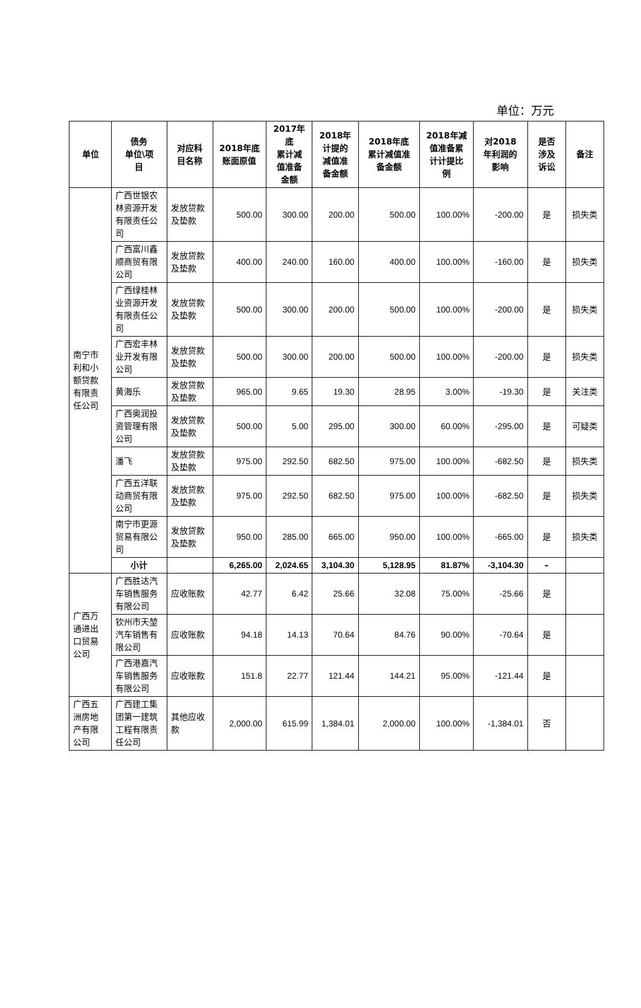单位：万元
| 单位 | 债务 单位\项 目 | 对应科 目名称 | 2018年底 账面原值 | 2017年 底 累计减 值准备 金额 | 2018年 计提的 减值准 备金额 | 2018年底 累计减值准 备金额 | 2018年减 值准备累 计计提比 例 | 对2018 年利润的 影响 | 是否 涉及 诉讼 | 备注 |
| --- | --- | --- | --- | --- | --- | --- | --- | --- | --- | --- |
| 南宁市 利和小 额贷款 有限责 任公司 | 广西世银农林资源开发有限责任公司 | 发放贷款及垫款 | 500.00 | 300.00 | 200.00 | 500.00 | 100.00% | -200.00 | 是 | 损失类 |
| | 广西富川鑫顺商贸有限公司 | 发放贷款及垫款 | 400.00 | 240.00 | 160.00 | 400.00 | 100.00% | -160.00 | 是 | 损失类 |
| | 广西绿桂林业资源开发有限责任公司 | 发放贷款及垫款 | 500.00 | 300.00 | 200.00 | 500.00 | 100.00% | -200.00 | 是 | 损失类 |
| | 广西宏丰林业开发有限公司 | 发放贷款及垫款 | 500.00 | 300.00 | 200.00 | 500.00 | 100.00% | -200.00 | 是 | 损失类 |
| | 黄海乐 | 发放贷款及垫款 | 965.00 | 9.65 | 19.30 | 28.95 | 3.00% | -19.30 | 是 | 关注类 |
| | 广西奥润投资管理有限公司 | 发放贷款及垫款 | 500.00 | 5.00 | 295.00 | 300.00 | 60.00% | -295.00 | 是 | 可疑类 |
| | 潘飞 | 发放贷款及垫款 | 975.00 | 292.50 | 682.50 | 975.00 | 100.00% | -682.50 | 是 | 损失类 |
| | 广西五洋联动商贸有限公司 | 发放贷款及垫款 | 975.00 | 292.50 | 682.50 | 975.00 | 100.00% | -682.50 | 是 | 损失类 |
| | 南宁市更源贸易有限公司 | 发放贷款及垫款 | 950.00 | 285.00 | 665.00 | 950.00 | 100.00% | -665.00 | 是 | 损失类 |
| | 小计 | | 6,265.00 | 2,024.65 | 3,104.30 | 5,128.95 | 81.87% | -3,104.30 | – | |
| 广西万 通进出 口贸易 公司 | 广西胜达汽车销售服务有限公司 | 应收账款 | 42.77 | 6.42 | 25.66 | 32.08 | 75.00% | -25.66 | 是 | |
| | 钦州市天堃汽车销售有限公司 | 应收账款 | 94.18 | 14.13 | 70.64 | 84.76 | 90.00% | -70.64 | 是 | |
| | 广西港嘉汽车销售服务有限公司 | 应收账款 | 151.8 | 22.77 | 121.44 | 144.21 | 95.00% | -121.44 | 是 | |
| 广西五 洲房地 产有限 公司 | 广西建工集团第一建筑工程有限责任公司 | 其他应收款 | 2,000.00 | 615.99 | 1,384.01 | 2,000.00 | 100.00% | -1,384.01 | 否 | |